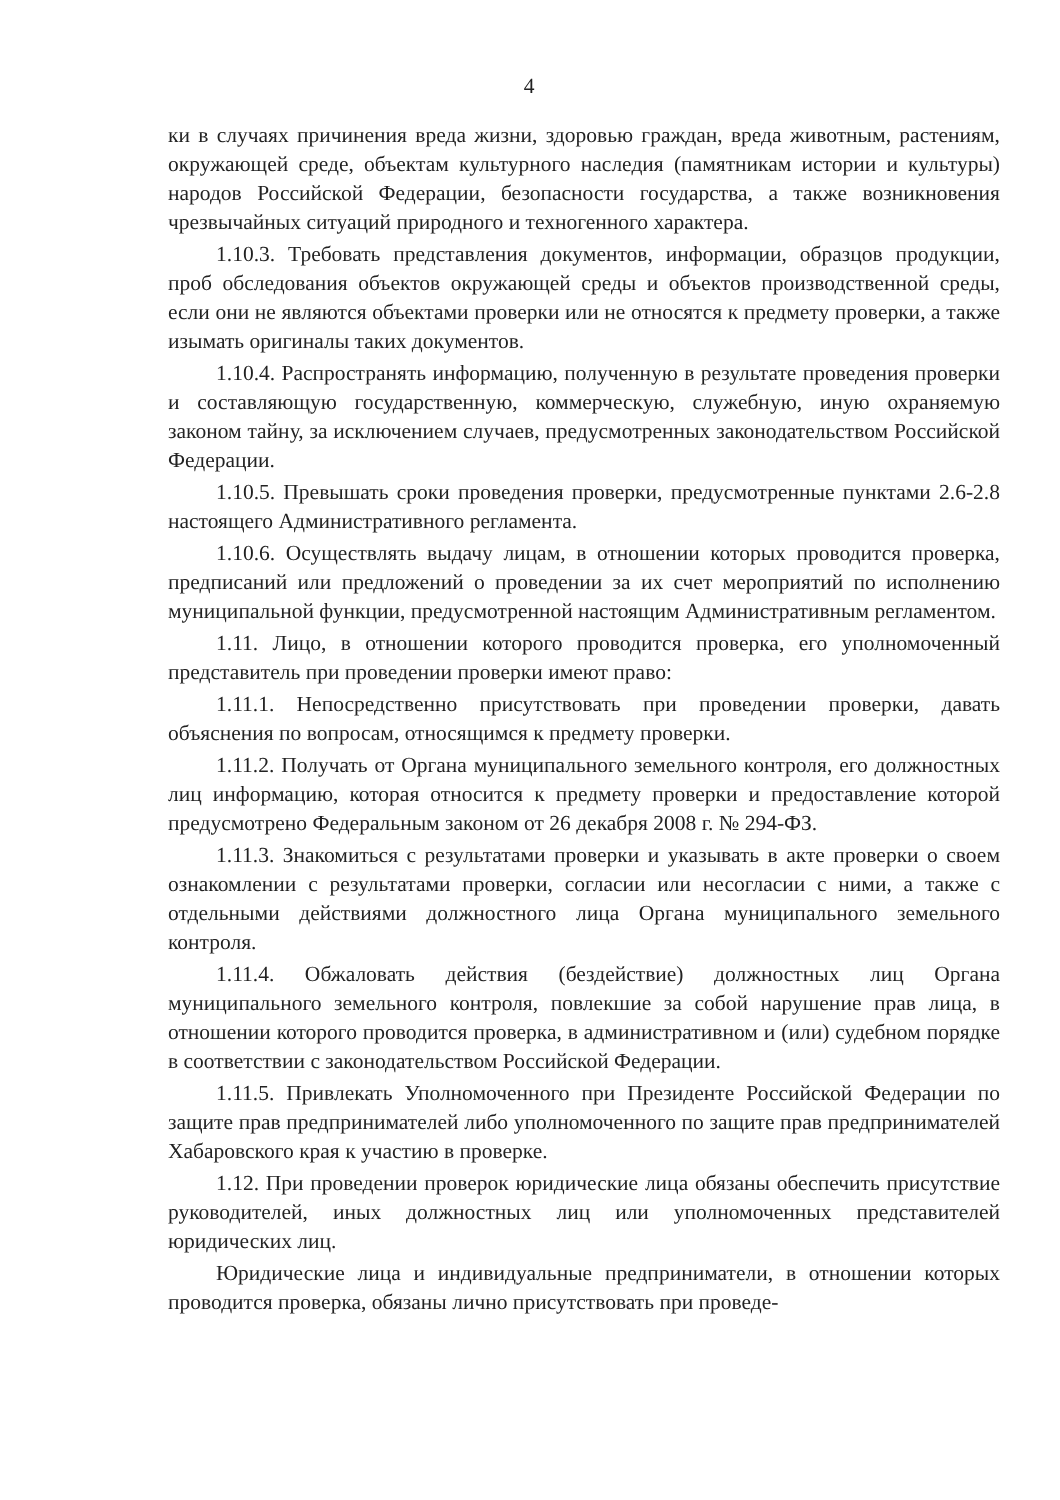4
ки в случаях причинения вреда жизни, здоровью граждан, вреда животным, растениям, окружающей среде, объектам культурного наследия (памятникам истории и культуры) народов Российской Федерации, безопасности государства, а также возникновения чрезвычайных ситуаций природного и техногенного характера.
1.10.3. Требовать представления документов, информации, образцов продукции, проб обследования объектов окружающей среды и объектов производственной среды, если они не являются объектами проверки или не относятся к предмету проверки, а также изымать оригиналы таких документов.
1.10.4. Распространять информацию, полученную в результате проведения проверки и составляющую государственную, коммерческую, служебную, иную охраняемую законом тайну, за исключением случаев, предусмотренных законодательством Российской Федерации.
1.10.5. Превышать сроки проведения проверки, предусмотренные пунктами 2.6-2.8 настоящего Административного регламента.
1.10.6. Осуществлять выдачу лицам, в отношении которых проводится проверка, предписаний или предложений о проведении за их счет мероприятий по исполнению муниципальной функции, предусмотренной настоящим Административным регламентом.
1.11. Лицо, в отношении которого проводится проверка, его уполномоченный представитель при проведении проверки имеют право:
1.11.1. Непосредственно присутствовать при проведении проверки, давать объяснения по вопросам, относящимся к предмету проверки.
1.11.2. Получать от Органа муниципального земельного контроля, его должностных лиц информацию, которая относится к предмету проверки и предоставление которой предусмотрено Федеральным законом от 26 декабря 2008 г. № 294-ФЗ.
1.11.3. Знакомиться с результатами проверки и указывать в акте проверки о своем ознакомлении с результатами проверки, согласии или несогласии с ними, а также с отдельными действиями должностного лица Органа муниципального земельного контроля.
1.11.4. Обжаловать действия (бездействие) должностных лиц Органа муниципального земельного контроля, повлекшие за собой нарушение прав лица, в отношении которого проводится проверка, в административном и (или) судебном порядке в соответствии с законодательством Российской Федерации.
1.11.5. Привлекать Уполномоченного при Президенте Российской Федерации по защите прав предпринимателей либо уполномоченного по защите прав предпринимателей Хабаровского края к участию в проверке.
1.12. При проведении проверок юридические лица обязаны обеспечить присутствие руководителей, иных должностных лиц или уполномоченных представителей юридических лиц.
Юридические лица и индивидуальные предприниматели, в отношении которых проводится проверка, обязаны лично присутствовать при проведе-